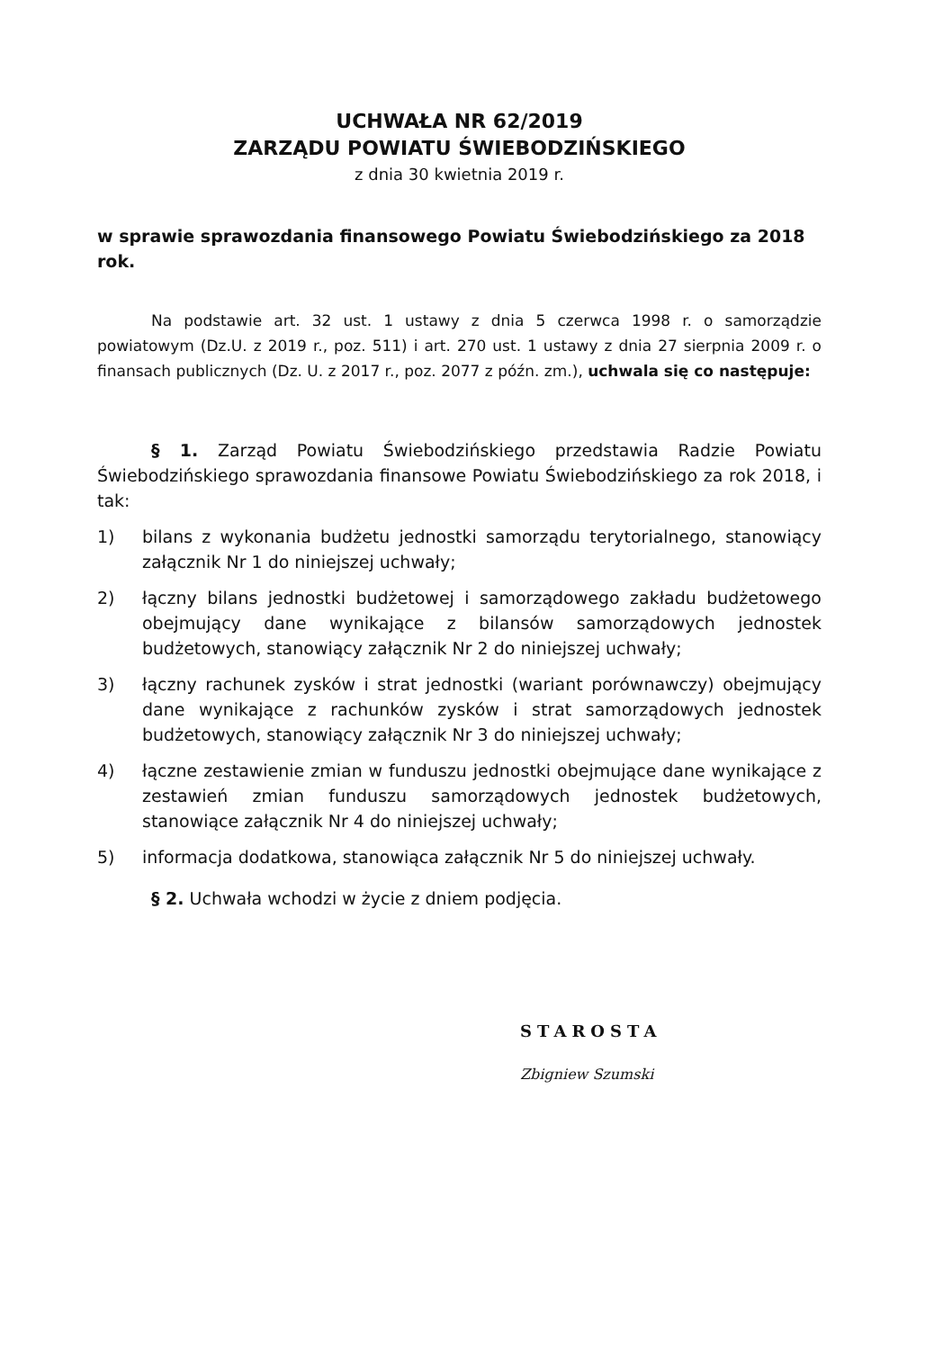UCHWAŁA NR 62/2019
ZARZĄDU POWIATU ŚWIEBODZIŃSKIEGO
z dnia 30 kwietnia 2019 r.
w sprawie sprawozdania finansowego Powiatu Świebodzińskiego za 2018 rok.
Na podstawie art. 32 ust. 1 ustawy z dnia 5 czerwca 1998 r. o samorządzie powiatowym (Dz.U. z 2019 r., poz. 511) i art. 270 ust. 1 ustawy z dnia 27 sierpnia 2009 r. o finansach publicznych (Dz. U. z 2017 r., poz. 2077 z późn. zm.), uchwala się co następuje:
§ 1. Zarząd Powiatu Świebodzińskiego przedstawia Radzie Powiatu Świebodzińskiego sprawozdania finansowe Powiatu Świebodzińskiego za rok 2018, i tak:
1) bilans z wykonania budżetu jednostki samorządu terytorialnego, stanowiący załącznik Nr 1 do niniejszej uchwały;
2) łączny bilans jednostki budżetowej i samorządowego zakładu budżetowego obejmujący dane wynikające z bilansów samorządowych jednostek budżetowych, stanowiący załącznik Nr 2 do niniejszej uchwały;
3) łączny rachunek zysków i strat jednostki (wariant porównawczy) obejmujący dane wynikające z rachunków zysków i strat samorządowych jednostek budżetowych, stanowiący załącznik Nr 3 do niniejszej uchwały;
4) łączne zestawienie zmian w funduszu jednostki obejmujące dane wynikające z zestawień zmian funduszu samorządowych jednostek budżetowych, stanowiące załącznik Nr 4 do niniejszej uchwały;
5) informacja dodatkowa, stanowiąca załącznik Nr 5 do niniejszej uchwały.
§ 2. Uchwała wchodzi w życie z dniem podjęcia.
STAROSTA
Zbigniew Szumski